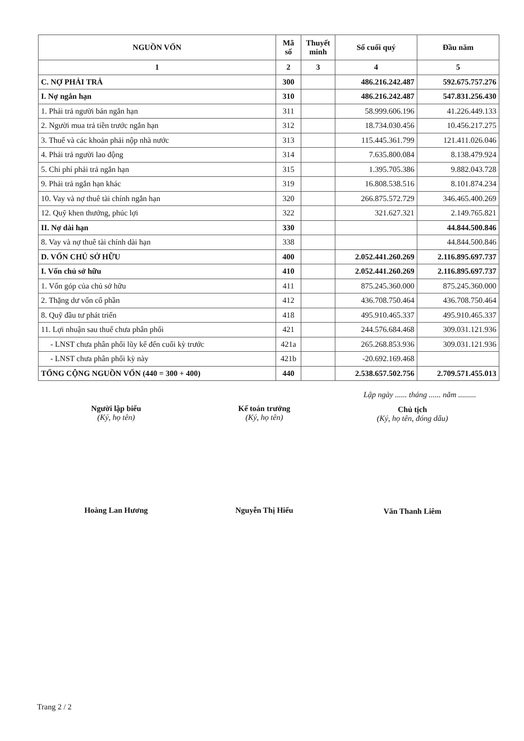| NGUỒN VỐN | Mã số | Thuyết minh | Số cuối quý | Đầu năm |
| --- | --- | --- | --- | --- |
| 1 | 2 | 3 | 4 | 5 |
| C. NỢ PHẢI TRẢ | 300 | | 486.216.242.487 | 592.675.757.276 |
| I. Nợ ngắn hạn | 310 | | 486.216.242.487 | 547.831.256.430 |
| 1. Phải trả người bán ngắn hạn | 311 | | 58.999.606.196 | 41.226.449.133 |
| 2. Người mua trả tiền trước ngắn hạn | 312 | | 18.734.030.456 | 10.456.217.275 |
| 3. Thuế và các khoản phải nộp nhà nước | 313 | | 115.445.361.799 | 121.411.026.046 |
| 4. Phải trả người lao động | 314 | | 7.635.800.084 | 8.138.479.924 |
| 5. Chi phí phải trả ngắn hạn | 315 | | 1.395.705.386 | 9.882.043.728 |
| 9. Phải trả ngắn hạn khác | 319 | | 16.808.538.516 | 8.101.874.234 |
| 10. Vay và nợ thuê tài chính ngắn hạn | 320 | | 266.875.572.729 | 346.465.400.269 |
| 12. Quỹ khen thưởng, phúc lợi | 322 | | 321.627.321 | 2.149.765.821 |
| II. Nợ dài hạn | 330 | | | 44.844.500.846 |
| 8. Vay và nợ thuê tài chính dài hạn | 338 | | | 44.844.500.846 |
| D. VỐN CHỦ SỞ HỮU | 400 | | 2.052.441.260.269 | 2.116.895.697.737 |
| I. Vốn chủ sở hữu | 410 | | 2.052.441.260.269 | 2.116.895.697.737 |
| 1. Vốn góp của chủ sở hữu | 411 | | 875.245.360.000 | 875.245.360.000 |
| 2. Thặng dư vốn cổ phần | 412 | | 436.708.750.464 | 436.708.750.464 |
| 8. Quỹ đầu tư phát triển | 418 | | 495.910.465.337 | 495.910.465.337 |
| 11. Lợi nhuận sau thuế chưa phân phối | 421 | | 244.576.684.468 | 309.031.121.936 |
| - LNST chưa phân phối lũy kế đến cuối kỳ trước | 421a | | 265.268.853.936 | 309.031.121.936 |
| - LNST chưa phân phối kỳ này | 421b | | -20.692.169.468 | |
| TỔNG CỘNG NGUỒN VỐN (440 = 300 + 400) | 440 | | 2.538.657.502.756 | 2.709.571.455.013 |
Người lập biểu
(Ký, họ tên)
Hoàng Lan Hương
Kế toán trưởng
(Ký, họ tên)
Nguyễn Thị Hiểu
Lập ngày ...... tháng ...... năm .........
Chủ tịch
(Ký, họ tên, đóng dấu)
Văn Thanh Liêm
Trang 2 / 2